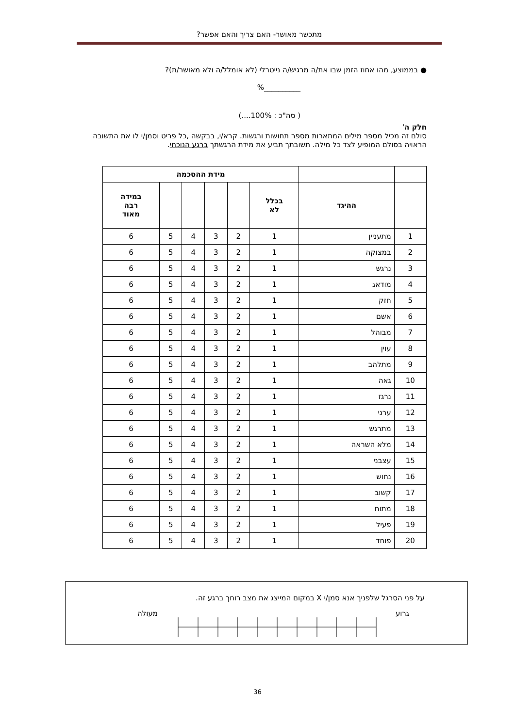מתכשר מאושר- האם צריך והאם אפשר?
● בממוצע, מהו אחוז הזמן שבו את/ה מרגיש/ה נייטרלי (לא אומלל/ה ולא מאושר/ת)?
%__________
( סה"כ : 100%....)
חלק ה'
סולם זה מכיל מספר מילים המתארות מספר תחושות ורגשות. קרא/י, בבקשה ,כל פריט וסמן/י לו את התשובה הראויה בסולם המופיע לצד כל מילה. תשובתך תביע את מידת הרגשתך ברגע הנוכחי.
| | | מידת ההסכמה | | | | | |
| | ההיגד | בכלל לא | | | | | במידה רבה מאוד |
| 1 | מתעניין | 1 | 2 | 3 | 4 | 5 | 6 |
| 2 | במצוקה | 1 | 2 | 3 | 4 | 5 | 6 |
| 3 | נרגש | 1 | 2 | 3 | 4 | 5 | 6 |
| 4 | מודאג | 1 | 2 | 3 | 4 | 5 | 6 |
| 5 | חזק | 1 | 2 | 3 | 4 | 5 | 6 |
| 6 | אשם | 1 | 2 | 3 | 4 | 5 | 6 |
| 7 | מבוהל | 1 | 2 | 3 | 4 | 5 | 6 |
| 8 | עוין | 1 | 2 | 3 | 4 | 5 | 6 |
| 9 | מתלהב | 1 | 2 | 3 | 4 | 5 | 6 |
| 10 | גאה | 1 | 2 | 3 | 4 | 5 | 6 |
| 11 | נרגז | 1 | 2 | 3 | 4 | 5 | 6 |
| 12 | ערני | 1 | 2 | 3 | 4 | 5 | 6 |
| 13 | מתרגש | 1 | 2 | 3 | 4 | 5 | 6 |
| 14 | מלא השראה | 1 | 2 | 3 | 4 | 5 | 6 |
| 15 | עצבני | 1 | 2 | 3 | 4 | 5 | 6 |
| 16 | נחוש | 1 | 2 | 3 | 4 | 5 | 6 |
| 17 | קשוב | 1 | 2 | 3 | 4 | 5 | 6 |
| 18 | מתוח | 1 | 2 | 3 | 4 | 5 | 6 |
| 19 | פעיל | 1 | 2 | 3 | 4 | 5 | 6 |
| 20 | פוחד | 1 | 2 | 3 | 4 | 5 | 6 |
על פני הסרגל שלפניך אנא סמן/י X במקום המייצג את מצב רוחך ברגע זה.
גרוע מעולה
36